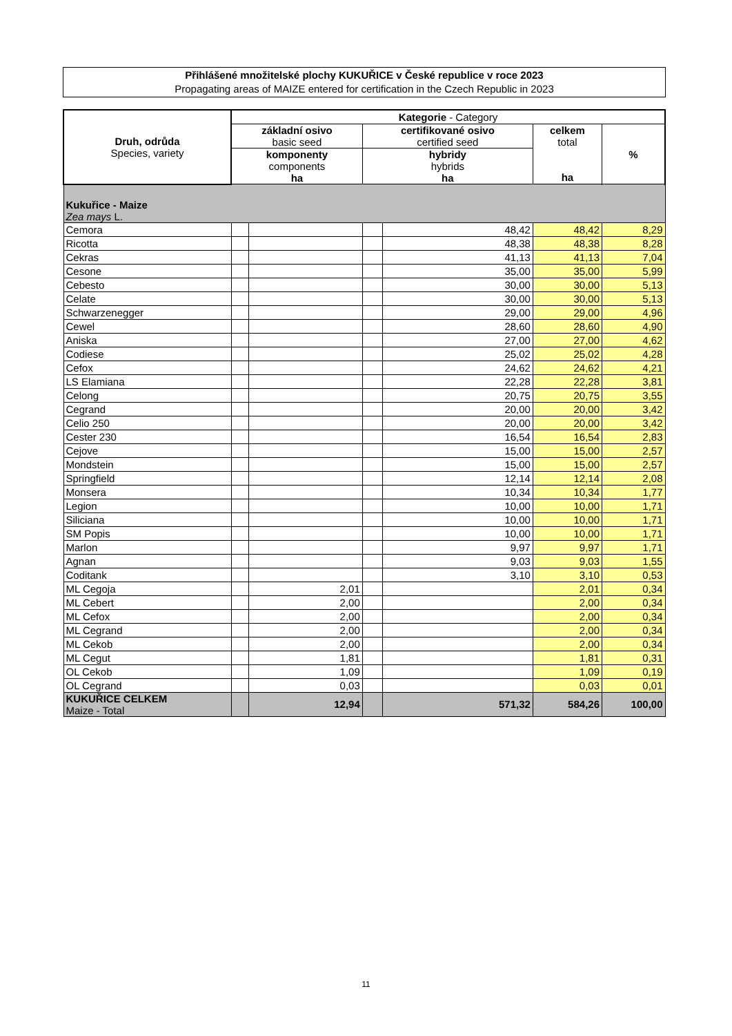Přihlášené množitelské plochy KUKUŘICE v České republice v roce 2023
Propagating areas of MAIZE entered for certification in the Czech Republic in 2023
| Druh, odrůda Species, variety | Kategorie - Category | | | | | |
| --- | --- | --- | --- | --- | --- | --- |
| | základní osivo basic seed | | certifikované osivo certified seed | | celkem total ha | % |
| | komponenty components ha | | hybridy hybrids ha | | | |
| Kukuřice - Maize Zea mays L. | | | | | | |
| Cemora | | | | 48,42 | 48,42 | 8,29 |
| Ricotta | | | | 48,38 | 48,38 | 8,28 |
| Cekras | | | | 41,13 | 41,13 | 7,04 |
| Cesone | | | | 35,00 | 35,00 | 5,99 |
| Cebesto | | | | 30,00 | 30,00 | 5,13 |
| Celate | | | | 30,00 | 30,00 | 5,13 |
| Schwarzenegger | | | | 29,00 | 29,00 | 4,96 |
| Cewel | | | | 28,60 | 28,60 | 4,90 |
| Aniska | | | | 27,00 | 27,00 | 4,62 |
| Codiese | | | | 25,02 | 25,02 | 4,28 |
| Cefox | | | | 24,62 | 24,62 | 4,21 |
| LS Elamiana | | | | 22,28 | 22,28 | 3,81 |
| Celong | | | | 20,75 | 20,75 | 3,55 |
| Cegrand | | | | 20,00 | 20,00 | 3,42 |
| Celio 250 | | | | 20,00 | 20,00 | 3,42 |
| Cester 230 | | | | 16,54 | 16,54 | 2,83 |
| Cejove | | | | 15,00 | 15,00 | 2,57 |
| Mondstein | | | | 15,00 | 15,00 | 2,57 |
| Springfield | | | | 12,14 | 12,14 | 2,08 |
| Monsera | | | | 10,34 | 10,34 | 1,77 |
| Legion | | | | 10,00 | 10,00 | 1,71 |
| Siliciana | | | | 10,00 | 10,00 | 1,71 |
| SM Popis | | | | 10,00 | 10,00 | 1,71 |
| Marlon | | | | 9,97 | 9,97 | 1,71 |
| Agnan | | | | 9,03 | 9,03 | 1,55 |
| Coditank | | | | 3,10 | 3,10 | 0,53 |
| ML Cegoja | | 2,01 | | | 2,01 | 0,34 |
| ML Cebert | | 2,00 | | | 2,00 | 0,34 |
| ML Cefox | | 2,00 | | | 2,00 | 0,34 |
| ML Cegrand | | 2,00 | | | 2,00 | 0,34 |
| ML Cekob | | 2,00 | | | 2,00 | 0,34 |
| ML Cegut | | 1,81 | | | 1,81 | 0,31 |
| OL Cekob | | 1,09 | | | 1,09 | 0,19 |
| OL Cegrand | | 0,03 | | | 0,03 | 0,01 |
| KUKUŘICE CELKEM Maize - Total | | 12,94 | | 571,32 | 584,26 | 100,00 |
11